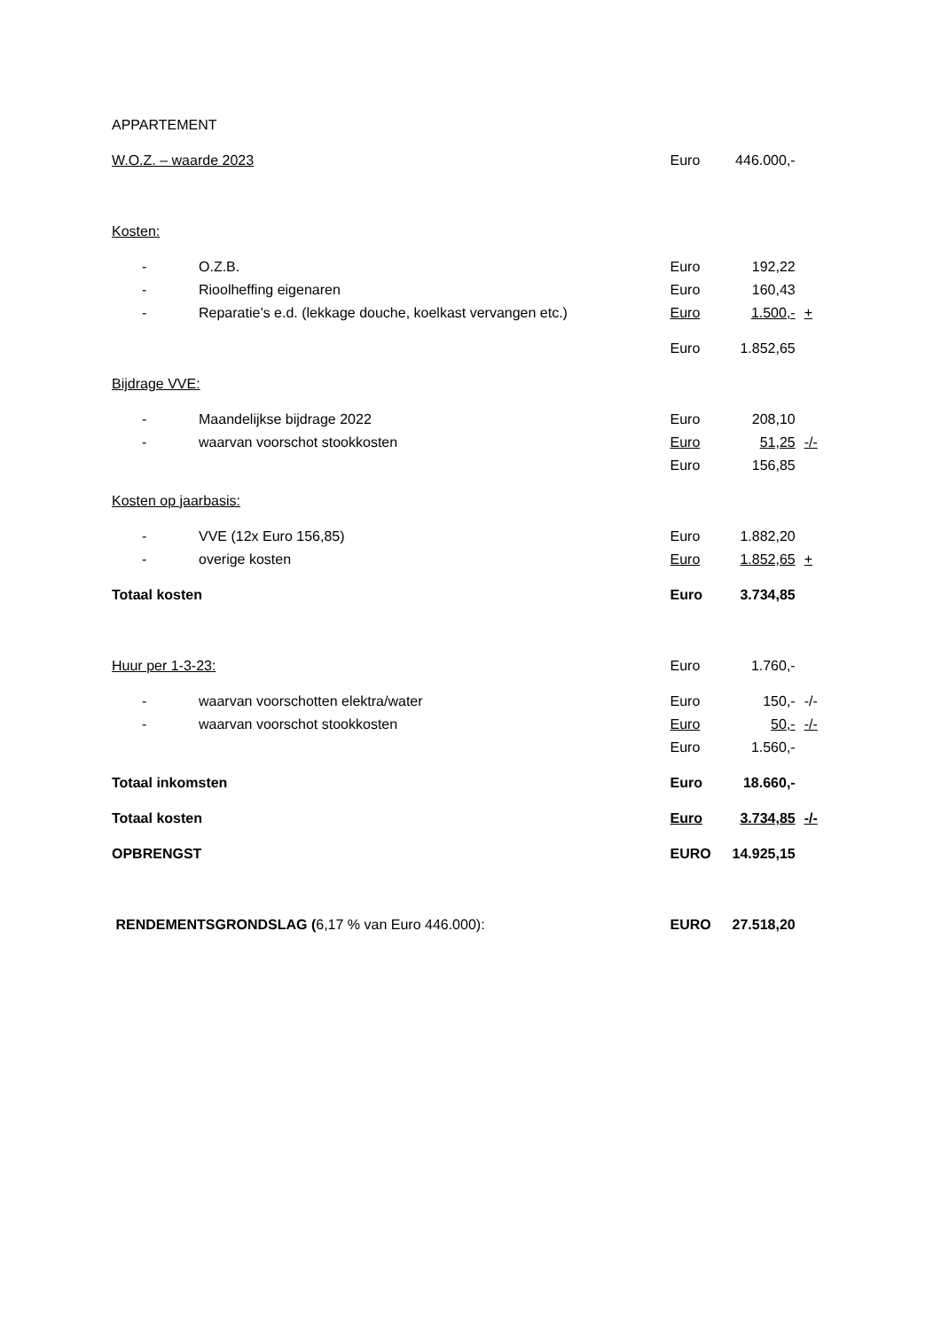| APPARTEMENT | | | | |
| W.O.Z. – waarde 2023 | | Euro | 446.000,- | |
| Kosten: | | | | |
| - | O.Z.B. | Euro | 192,22 | |
| - | Rioolheffing eigenaren | Euro | 160,43 | |
| - | Reparatie’s e.d. (lekkage douche, koelkast vervangen etc.) | Euro | 1.500,- | + |
| | | Euro | 1.852,65 | |
| Bijdrage VVE: | | | | |
| - | Maandelijkse bijdrage 2022 | Euro | 208,10 | |
| - | waarvan voorschot stookkosten | Euro | 51,25 | -/- |
| | | Euro | 156,85 | |
| Kosten op jaarbasis: | | | | |
| - | VVE (12x Euro 156,85) | Euro | 1.882,20 | |
| - | overige kosten | Euro | 1.852,65 | + |
| Totaal kosten | | Euro | 3.734,85 | |
| Huur per 1-3-23: | | Euro | 1.760,- | |
| - | waarvan voorschotten elektra/water | Euro | 150,- | -/- |
| - | waarvan voorschot stookkosten | Euro | 50,- | -/- |
| | | Euro | 1.560,- | |
| Totaal inkomsten | | Euro | 18.660,- | |
| Totaal kosten | | Euro | 3.734,85 | -/- |
| OPBRENGST | | EURO | 14.925,15 | |
| RENDEMENTSGRONDSLAG ( 6,17 % van Euro 446.000): | | EURO | 27.518,20 | |